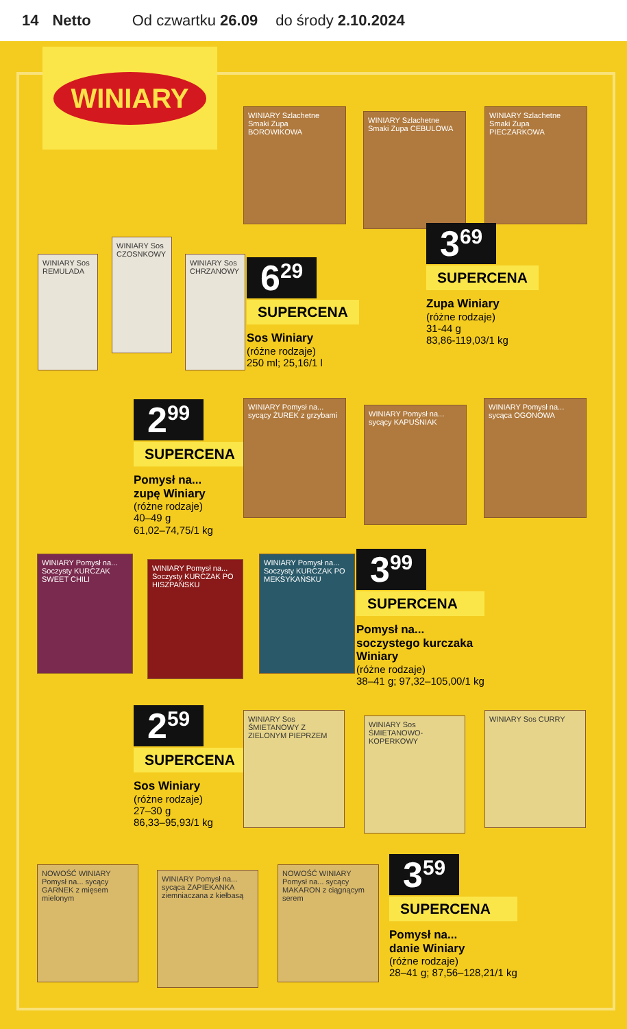14 Netto Od czwartku 26.09 do środy 2.10.2024
WINIARY
WINIARY Szlachetne Smaki Zupa BOROWIKOWA
WINIARY Szlachetne Smaki Zupa CEBULOWA
WINIARY Szlachetne Smaki Zupa PIECZARKOWA
3<sup>69</sup>
SUPERCENA
Zupa Winiary
(różne rodzaje)
31-44 g
83,86-119,03/1 kg
WINIARY Sos REMULADA
WINIARY Sos CZOSNKOWY
WINIARY Sos CHRZANOWY
6<sup>29</sup>
SUPERCENA
Sos Winiary
(różne rodzaje)
250 ml; 25,16/1 l
2<sup>99</sup>
SUPERCENA
Pomysł na...
zupę Winiary
(różne rodzaje)
40–49 g
61,02–74,75/1 kg
WINIARY Pomysł na... sycący ŻUREK z grzybami
WINIARY Pomysł na... sycący KAPUŚNIAK
WINIARY Pomysł na... sycąca OGONOWA
WINIARY Pomysł na... Soczysty KURCZAK SWEET CHILI
WINIARY Pomysł na... Soczysty KURCZAK PO HISZPAŃSKU
WINIARY Pomysł na... Soczysty KURCZAK PO MEKSYKAŃSKU
3<sup>99</sup>
SUPERCENA
Pomysł na...
soczystego kurczaka
Winiary
(różne rodzaje)
38–41 g; 97,32–105,00/1 kg
2<sup>59</sup>
SUPERCENA
Sos Winiary
(różne rodzaje)
27–30 g
86,33–95,93/1 kg
WINIARY Sos ŚMIETANOWY Z ZIELONYM PIEPRZEM
WINIARY Sos ŚMIETANOWO-KOPERKOWY
WINIARY Sos CURRY
NOWOŚĆ WINIARY Pomysł na... sycący GARNEK z mięsem mielonym
WINIARY Pomysł na... sycąca ZAPIEKANKA ziemniaczana z kiełbasą
NOWOŚĆ WINIARY Pomysł na... sycący MAKARON z ciągnącym serem
3<sup>59</sup>
SUPERCENA
Pomysł na...
danie Winiary
(różne rodzaje)
28–41 g; 87,56–128,21/1 kg